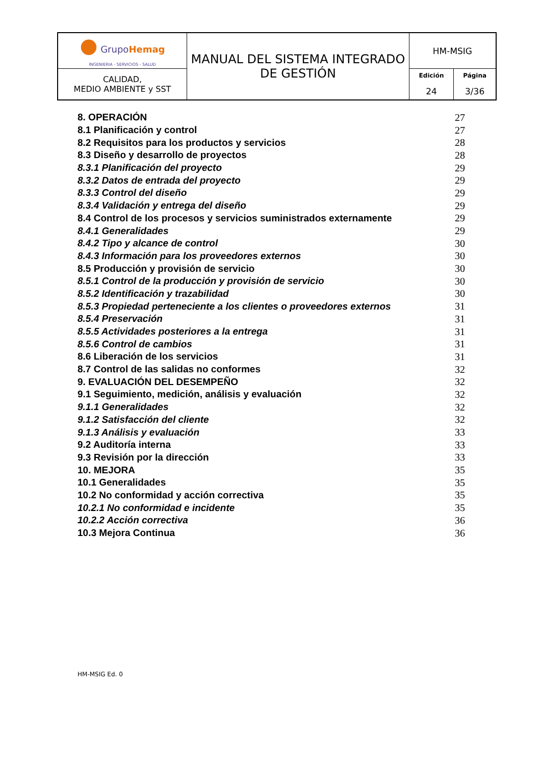| ● Grupo Hemag INGENIERIA - SERVICIOS - SALUD | MANUAL DEL SISTEMA INTEGRADO DE GESTIÓN | HM-MSIG | |
| CALIDAD, MEDIO AMBIENTE y SST | | Edición 24 | Página 3/36 |
| 8. OPERACIÓN | 27 |
| 8.1 Planificación y control | 27 |
| 8.2 Requisitos para los productos y servicios | 28 |
| 8.3 Diseño y desarrollo de proyectos | 28 |
| 8.3.1 Planificación del proyecto | 29 |
| 8.3.2 Datos de entrada del proyecto | 29 |
| 8.3.3 Control del diseño | 29 |
| 8.3.4 Validación y entrega del diseño | 29 |
| 8.4 Control de los procesos y servicios suministrados externamente | 29 |
| 8.4.1 Generalidades | 29 |
| 8.4.2 Tipo y alcance de control | 30 |
| 8.4.3 Información para los proveedores externos | 30 |
| 8.5 Producción y provisión de servicio | 30 |
| 8.5.1 Control de la producción y provisión de servicio | 30 |
| 8.5.2 Identificación y trazabilidad | 30 |
| 8.5.3 Propiedad perteneciente a los clientes o proveedores externos | 31 |
| 8.5.4 Preservación | 31 |
| 8.5.5 Actividades posteriores a la entrega | 31 |
| 8.5.6 Control de cambios | 31 |
| 8.6 Liberación de los servicios | 31 |
| 8.7 Control de las salidas no conformes | 32 |
| 9. EVALUACIÓN DEL DESEMPEÑO | 32 |
| 9.1 Seguimiento, medición, análisis y evaluación | 32 |
| 9.1.1 Generalidades | 32 |
| 9.1.2 Satisfacción del cliente | 32 |
| 9.1.3 Análisis y evaluación | 33 |
| 9.2 Auditoría interna | 33 |
| 9.3 Revisión por la dirección | 33 |
| 10. MEJORA | 35 |
| 10.1 Generalidades | 35 |
| 10.2 No conformidad y acción correctiva | 35 |
| 10.2.1 No conformidad e incidente | 35 |
| 10.2.2 Acción correctiva | 36 |
| 10.3 Mejora Continua | 36 |
HM-MSIG Ed. 0